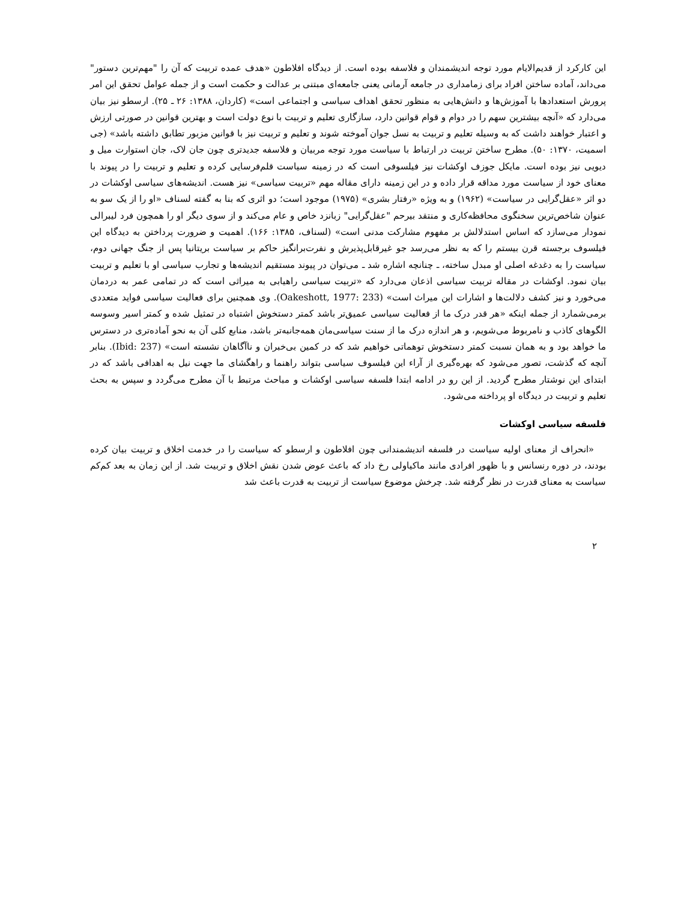این کارکرد از قدیم‌الایام مورد توجه اندیشمندان و فلاسفه بوده است. از دیدگاه افلاطون «هدف عمده تربیت که آن را "مهم‌ترین دستور" می‌داند، آماده ساختن افراد برای زمامداری در جامعه آرمانی یعنی جامعه‌ای مبتنی بر عدالت و حکمت است و از جمله عوامل تحقق این امر پرورش استعدادها با آموزش‌ها و دانش‌هایی به منظور تحقق اهداف سیاسی و اجتماعی است» (کاردان، ۱۳۸۸: ۲۶ ـ ۲۵). ارسطو نیز بیان می‌دارد که «آنچه بیشترین سهم را در دوام و قوام قوانین دارد، سازگاری تعلیم و تربیت با نوع دولت است و بهترین قوانین در صورتی ارزش و اعتبار خواهند داشت که به وسیله تعلیم و تربیت به نسل جوان آموخته شوند و تعلیم و تربیت نیز با قوانین مزبور تطابق داشته باشد» (جی اسمیت، ۱۳۷۰: ۵۰). مطرح ساختن تربیت در ارتباط با سیاست مورد توجه مربیان و فلاسفه جدیدتری چون جان لاک، جان استوارت میل و دیویی نیز بوده است. مایکل جوزف اوکشات نیز فیلسوفی است که در زمینه سیاست قلم‌فرسایی کرده و تعلیم و تربیت را در پیوند با معنای خود از سیاست مورد مداقه قرار داده و در این زمینه دارای مقاله مهم «تربیت سیاسی» نیز هست. اندیشه‌های سیاسی اوکشات در دو اثر «عقل‌گرایی در سیاست» (۱۹۶۲) و به ویژه «رفتار بشری» (۱۹۷۵) موجود است؛ دو اثری که بنا به گفته لسناف «او را از یک سو به عنوان شاخص‌ترین سخنگوی محافظه‌کاری و منتقد بیرحم "عقل‌گرایی" زبانزد خاص و عام می‌کند و از سوی دیگر او را همچون فرد لیبرالی نمودار می‌سازد که اساس استدلالش بر مفهوم مشارکت مدنی است» (لسناف، ۱۳۸۵: ۱۶۶). اهمیت و ضرورت پرداختن به دیدگاه این فیلسوف برجسته قرن بیستم را که به نظر می‌رسد جو غیرقابل‌پذیرش و نفرت‌برانگیز حاکم بر سیاست بریتانیا پس از جنگ جهانی دوم، سیاست را به دغدغه اصلی او مبدل ساخته، ـ چنانچه اشاره شد ـ می‌توان در پیوند مستقیم اندیشه‌ها و تجارب سیاسی او با تعلیم و تربیت بیان نمود. اوکشات در مقاله تربیت سیاسی اذعان می‌دارد که «تربیت سیاسی راهیابی به میراثی است که در تمامی عمر به دردمان می‌خورد و نیز کشف دلالت‌ها و اشارات این میراث است» (Oakeshott, 1977: 233). وی همچنین برای فعالیت سیاسی فواید متعددی برمی‌شمارد از جمله اینکه «هر قدر درک ما از فعالیت سیاسی عمیق‌تر باشد کمتر دستخوش اشتباه در تمثیل شده و کمتر اسیر وسوسه الگوهای کاذب و نامربوط می‌شویم، و هر اندازه درک ما از سنت سیاسی‌مان همه‌جانبه‌تر باشد، منابع کلی آن به نحو آماده‌تری در دسترس ما خواهد بود و به همان نسبت کمتر دستخوش توهماتی خواهیم شد که در کمین بی‌خبران و ناآگاهان نشسته است» (Ibid: 237). بنابر آنچه که گذشت، تصور می‌شود که بهره‌گیری از آراء این فیلسوف سیاسی بتواند راهنما و راهگشای ما جهت نیل به اهدافی باشد که در ابتدای این نوشتار مطرح گردید. از این رو در ادامه ابتدا فلسفه سیاسی اوکشات و مباحث مرتبط با آن مطرح می‌گردد و سپس به بحث تعلیم و تربیت در دیدگاه او پرداخته می‌شود.
فلسفه سیاسی اوکشات
«انحراف از معنای اولیه سیاست در فلسفه اندیشمندانی چون افلاطون و ارسطو که سیاست را در خدمت اخلاق و تربیت بیان کرده بودند، در دوره رنسانس و با ظهور افرادی مانند ماکیاولی رخ داد که باعث عوض شدن نقش اخلاق و تربیت شد. از این زمان به بعد کم‌کم سیاست به معنای قدرت در نظر گرفته شد. چرخش موضوع سیاست از تربیت به قدرت باعث شد
۲